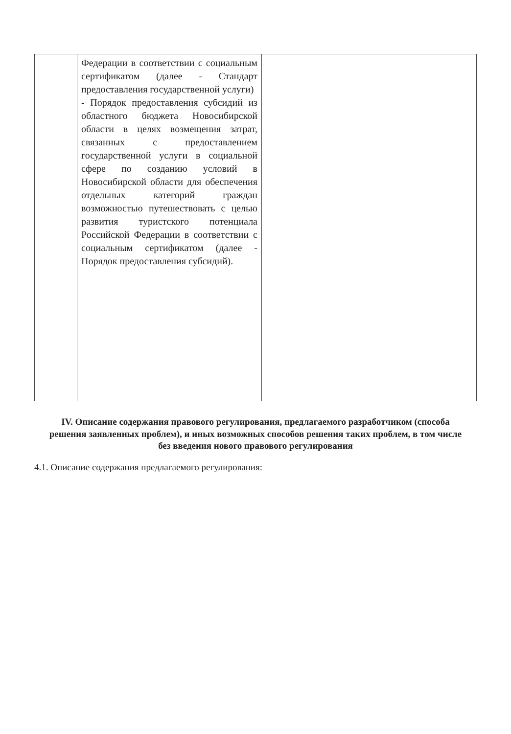| | Федерации в соответствии с социальным сертификатом (далее - Стандарт предоставления государственной услуги) - Порядок предоставления субсидий из областного бюджета Новосибирской области в целях возмещения затрат, связанных с предоставлением государственной услуги в социальной сфере по созданию условий в Новосибирской области для обеспечения отдельных категорий граждан возможностью путешествовать с целью развития туристского потенциала Российской Федерации в соответствии с социальным сертификатом (далее - Порядок предоставления субсидий). | |
IV. Описание содержания правового регулирования, предлагаемого разработчиком (способа решения заявленных проблем), и иных возможных способов решения таких проблем, в том числе без введения нового правового регулирования
4.1. Описание содержания предлагаемого регулирования: